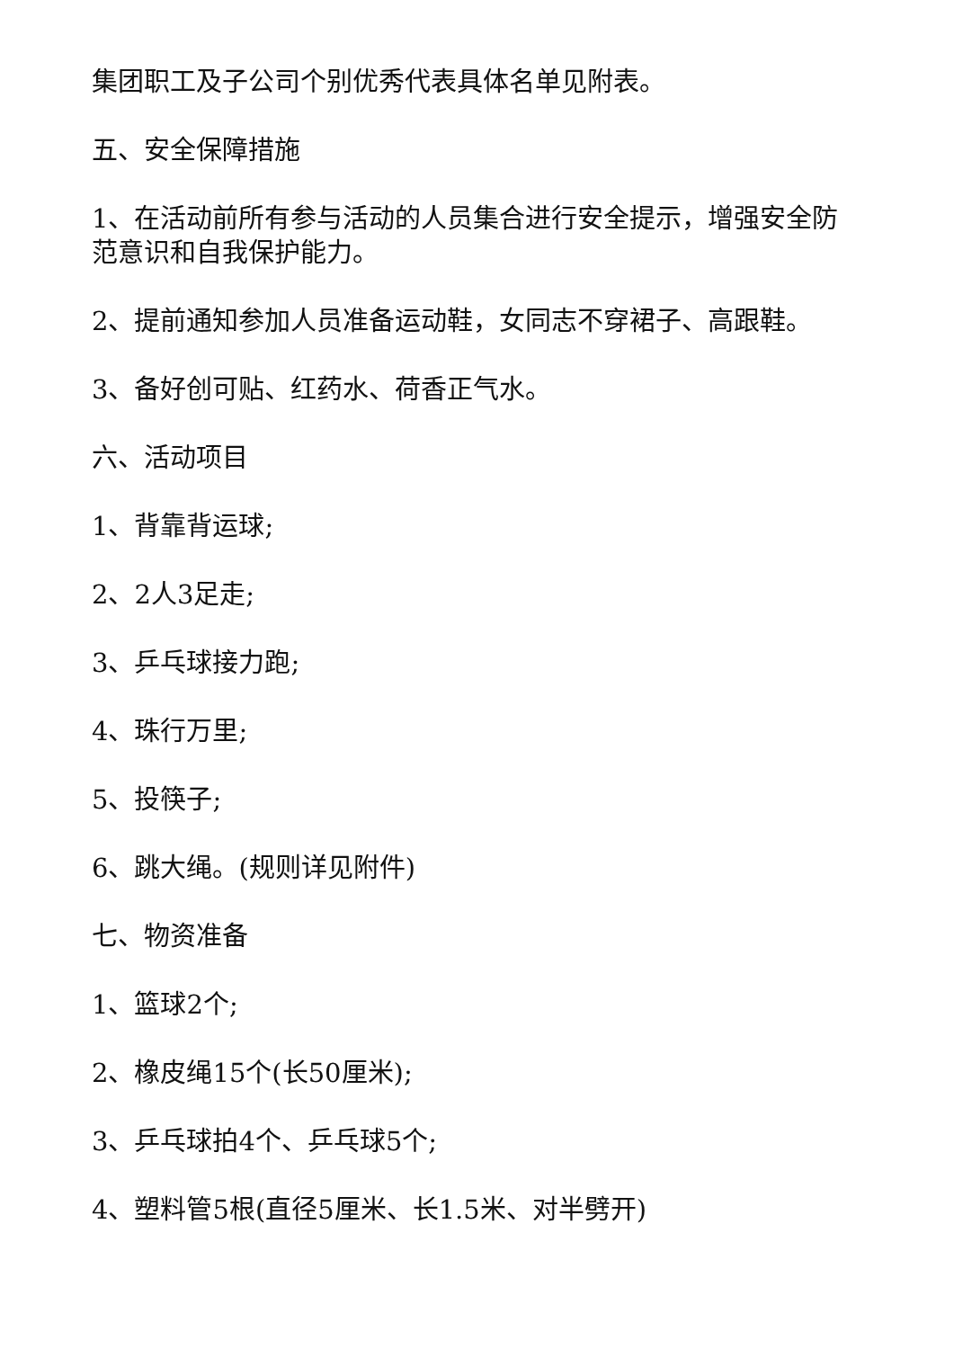集团职工及子公司个别优秀代表具体名单见附表。
五、安全保障措施
1、在活动前所有参与活动的人员集合进行安全提示，增强安全防范意识和自我保护能力。
2、提前通知参加人员准备运动鞋，女同志不穿裙子、高跟鞋。
3、备好创可贴、红药水、荷香正气水。
六、活动项目
1、背靠背运球;
2、2人3足走;
3、乒乓球接力跑;
4、珠行万里;
5、投筷子;
6、跳大绳。(规则详见附件)
七、物资准备
1、篮球2个;
2、橡皮绳15个(长50厘米);
3、乒乓球拍4个、乒乓球5个;
4、塑料管5根(直径5厘米、长1.5米、对半劈开)